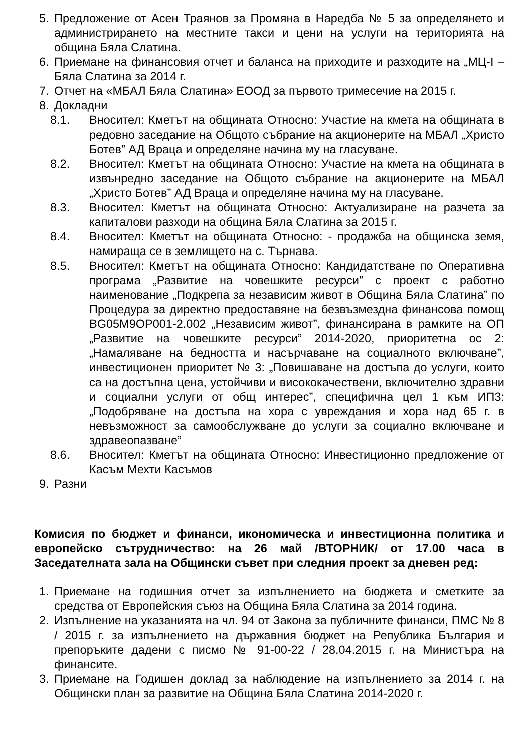5. Предложение от Асен Траянов за Промяна в Наредба № 5 за определянето и администрирането на местните такси и цени на услуги на територията на община Бяла Слатина.
6. Приемане на финансовия отчет и баланса на приходите и разходите на „МЦ-I – Бяла Слатина за 2014 г.
7. Отчет на «МБАЛ Бяла Слатина» ЕООД за първото тримесечие на 2015 г.
8. Докладни
8.1. Вносител: Кметът на общината Относно: Участие на кмета на общината в редовно заседание на Общото събрание на акционерите на МБАЛ „Христо Ботев” АД Враца и определяне начина му на гласуване.
8.2. Вносител: Кметът на общината Относно: Участие на кмета на общината в извънредно заседание на Общото събрание на акционерите на МБАЛ „Христо Ботев” АД Враца и определяне начина му на гласуване.
8.3. Вносител: Кметът на общината Относно: Актуализиране на разчета за капиталови разходи на община Бяла Слатина за 2015 г.
8.4. Вносител: Кметът на общината Относно: - продажба на общинска земя, намираща се в землището на с. Търнава.
8.5. Вносител: Кметът на общината Относно: Кандидатстване по Оперативна програма „Развитие на човешките ресурси” с проект с работно наименование „Подкрепа за независим живот в Община Бяла Слатина” по Процедура за директно предоставяне на безвъзмездна финансова помощ BG05M9OP001-2.002 „Независим живот”, финансирана в рамките на ОП „Развитие на човешките ресурси” 2014-2020, приоритетна ос 2: „Намаляване на бедността и насърчаване на социалното включване”, инвестиционен приоритет № 3: „Повишаване на достъпа до услуги, които са на достъпна цена, устойчиви и висококачествени, включително здравни и социални услуги от общ интерес”, специфична цел 1 към ИП3: „Подобряване на достъпа на хора с увреждания и хора над 65 г. в невъзможност за самообслужване до услуги за социално включване и здравеопазване”
8.6. Вносител: Кметът на общината Относно: Инвестиционно предложение от Касъм Мехти Касъмов
9. Разни
Комисия по бюджет и финанси, икономическа и инвестиционна политика и европейско сътрудничество: на 26 май /ВТОРНИК/ от 17.00 часа в Заседателната зала на Общински съвет при следния проект за дневен ред:
1. Приемане на годишния отчет за изпълнението на бюджета и сметките за средства от Европейския съюз на Община Бяла Слатина за 2014 година.
2. Изпълнение на указанията на чл. 94 от Закона за публичните финанси, ПМС № 8 / 2015 г. за изпълнението на държавния бюджет на Република България и препоръките дадени с писмо № 91-00-22 / 28.04.2015 г. на Министъра на финансите.
3. Приемане на Годишен доклад за наблюдение на изпълнението за 2014 г. на Общински план за развитие на Община Бяла Слатина 2014-2020 г.